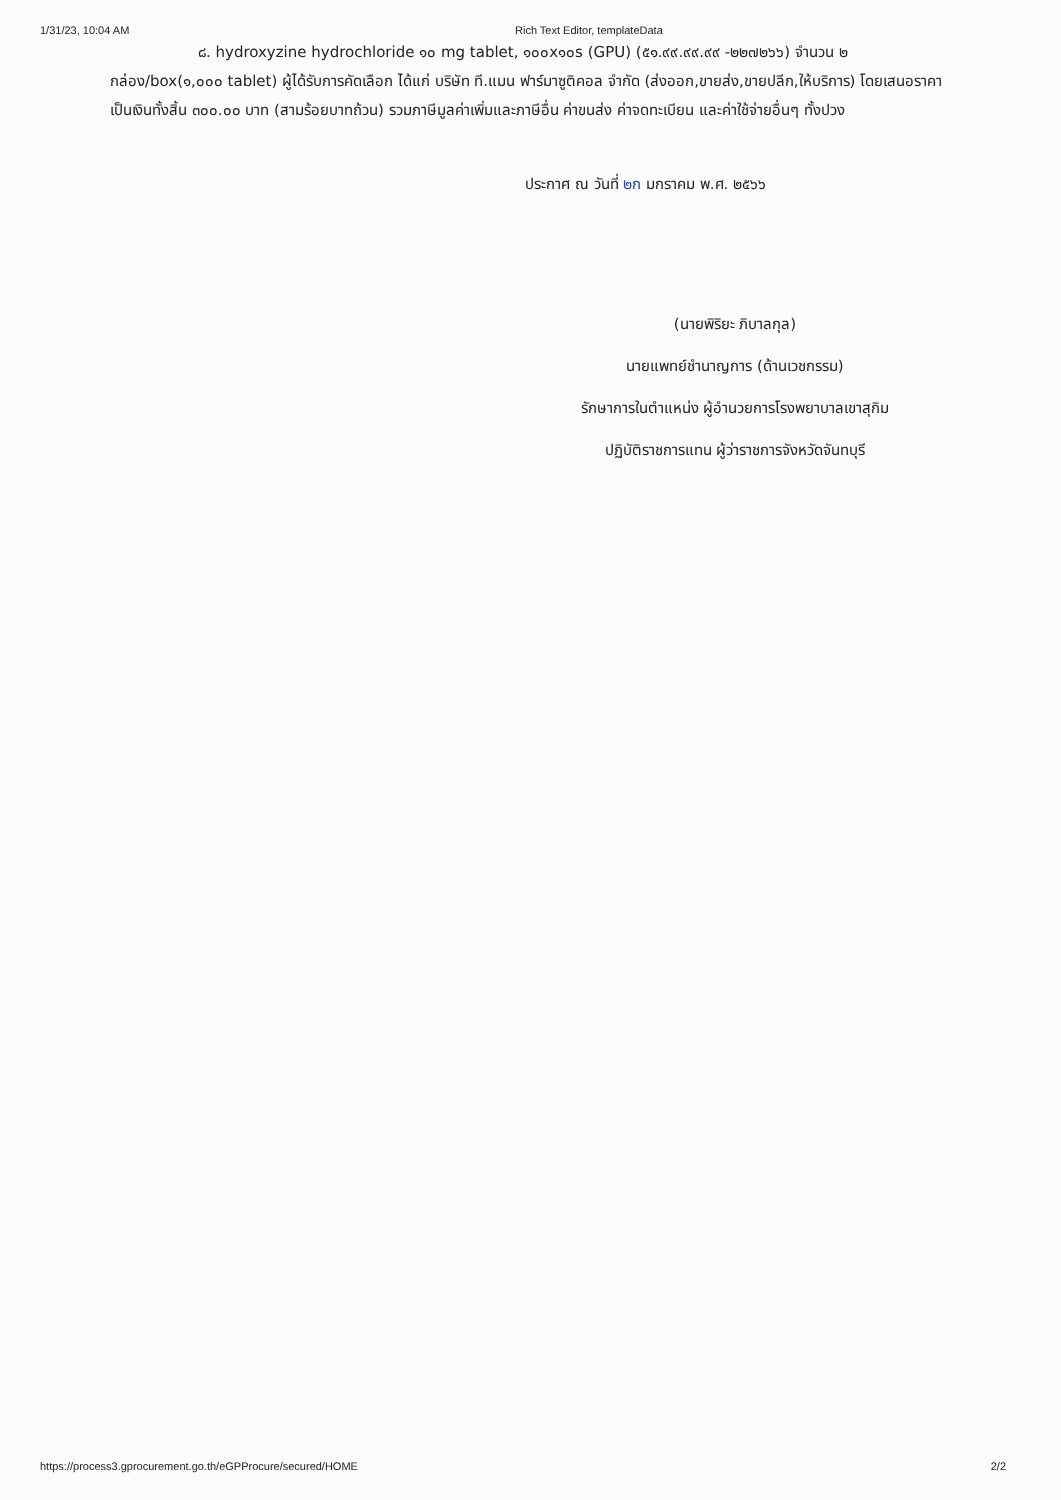1/31/23, 10:04 AM Rich Text Editor, templateData
๘. hydroxyzine hydrochloride ๑๐ mg tablet, ๑๐๐x๑๐s (GPU) (๕๑.๙๙.๙๙.๙๙ -๒๒๗๒๖๖) จำนวน ๒ กล่อง/box(๑,๐๐๐ tablet) ผู้ได้รับการคัดเลือก ได้แก่ บริษัท ที.แมน ฟาร์มาซูติคอล จำกัด (ส่งออก,ขายส่ง,ขายปลีก,ให้บริการ) โดยเสนอราคา เป็นเงินทั้งสิ้น ๓๐๐.๐๐ บาท (สามร้อยบาทถ้วน) รวมภาษีมูลค่าเพิ่มและภาษีอื่น ค่าขนส่ง ค่าจดทะเบียน และค่าใช้จ่ายอื่นๆ ทั้งปวง
ประกาศ ณ วันที่ ๒ก มกราคม พ.ศ. ๒๕๖๖
(นายพิริยะ ภิบาลกุล)
นายแพทย์ชำนาญการ (ด้านเวชกรรม)
รักษาการในตำแหน่ง ผู้อำนวยการโรงพยาบาลเขาสุกิม
ปฏิบัติราชการแทน ผู้ว่าราชการจังหวัดจันทบุรี
https://process3.gprocurement.go.th/eGPProcure/secured/HOME
2/2